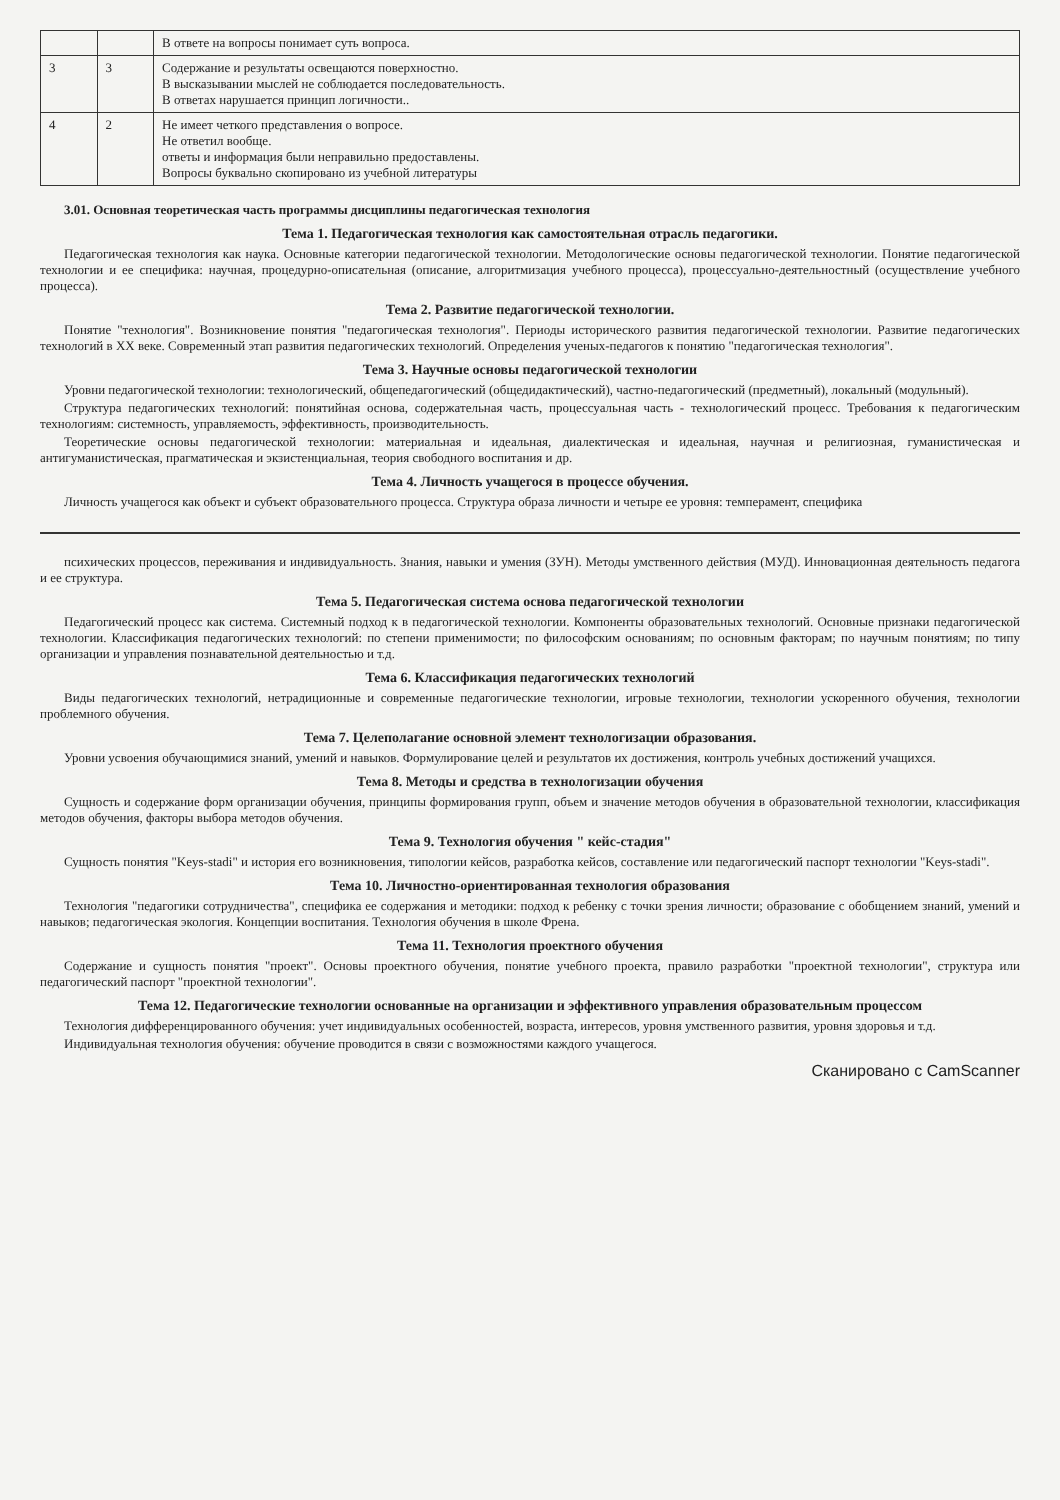| | | В ответе на вопросы понимает суть вопроса. |
| 3 | 3 | Содержание и результаты освещаются поверхностно. В высказывании мыслей не соблюдается последовательность. В ответах нарушается принцип логичности.. |
| 4 | 2 | Не имеет четкого представления о вопросе. Не ответил вообще. ответы и информация были неправильно предоставлены. Вопросы буквально скопировано из учебной литературы |
3.01. Основная теоретическая часть программы дисциплины педагогическая технология
Тема 1. Педагогическая технология как самостоятельная отрасль педагогики.
Педагогическая технология как наука. Основные категории педагогической технологии. Методологические основы педагогической технологии. Понятие педагогической технологии и ее специфика: научная, процедурно-описательная (описание, алгоритмизация учебного процесса), процессуально-деятельностный (осуществление учебного процесса).
Тема 2. Развитие педагогической технологии.
Понятие "технология". Возникновение понятия "педагогическая технология". Периоды исторического развития педагогической технологии. Развитие педагогических технологий в XX веке. Современный этап развития педагогических технологий. Определения ученых-педагогов к понятию "педагогическая технология".
Тема 3. Научные основы педагогической технологии
Уровни педагогической технологии: технологический, общепедагогический (общедидактический), частно-педагогический (предметный), локальный (модульный).
Структура педагогических технологий: понятийная основа, содержательная часть, процессуальная часть - технологический процесс. Требования к педагогическим технологиям: системность, управляемость, эффективность, производительность.
Теоретические основы педагогической технологии: материальная и идеальная, диалектическая и идеальная, научная и религиозная, гуманистическая и антигуманистическая, прагматическая и экзистенциальная, теория свободного воспитания и др.
Тема 4. Личность учащегося в процессе обучения.
Личность учащегося как объект и субъект образовательного процесса. Структура образа личности и четыре ее уровня: темперамент, специфика
психических процессов, переживания и индивидуальность. Знания, навыки и умения (ЗУН). Методы умственного действия (МУД). Инновационная деятельность педагога и ее структура.
Тема 5. Педагогическая система основа педагогической технологии
Педагогический процесс как система. Системный подход к в педагогической технологии. Компоненты образовательных технологий. Основные признаки педагогической технологии. Классификация педагогических технологий: по степени применимости; по философским основаниям; по основным факторам; по научным понятиям; по типу организации и управления познавательной деятельностью и т.д.
Тема 6. Классификация педагогических технологий
Виды педагогических технологий, нетрадиционные и современные педагогические технологии, игровые технологии, технологии ускоренного обучения, технологии проблемного обучения.
Тема 7. Целеполагание основной элемент технологизации образования.
Уровни усвоения обучающимися знаний, умений и навыков. Формулирование целей и результатов их достижения, контроль учебных достижений учащихся.
Тема 8. Методы и средства в технологизации обучения
Сущность и содержание форм организации обучения, принципы формирования групп, объем и значение методов обучения в образовательной технологии, классификация методов обучения, факторы выбора методов обучения.
Тема 9. Технология обучения " кейс-стадия"
Сущность понятия "Keys-stadi" и история его возникновения, типологии кейсов, разработка кейсов, составление или педагогический паспорт технологии "Keys-stadi".
Тема 10. Личностно-ориентированная технология образования
Технология "педагогики сотрудничества", специфика ее содержания и методики: подход к ребенку с точки зрения личности; образование с обобщением знаний, умений и навыков; педагогическая экология. Концепции воспитания. Технология обучения в школе Френа.
Тема 11. Технология проектного обучения
Содержание и сущность понятия "проект". Основы проектного обучения, понятие учебного проекта, правило разработки "проектной технологии", структура или педагогический паспорт "проектной технологии".
Тема 12. Педагогические технологии основанные на организации и эффективного управления образовательным процессом
Технология дифференцированного обучения: учет индивидуальных особенностей, возраста, интересов, уровня умственного развития, уровня здоровья и т.д.
Индивидуальная технология обучения: обучение проводится в связи с возможностями каждого учащегося.
Сканировано с CamScanner